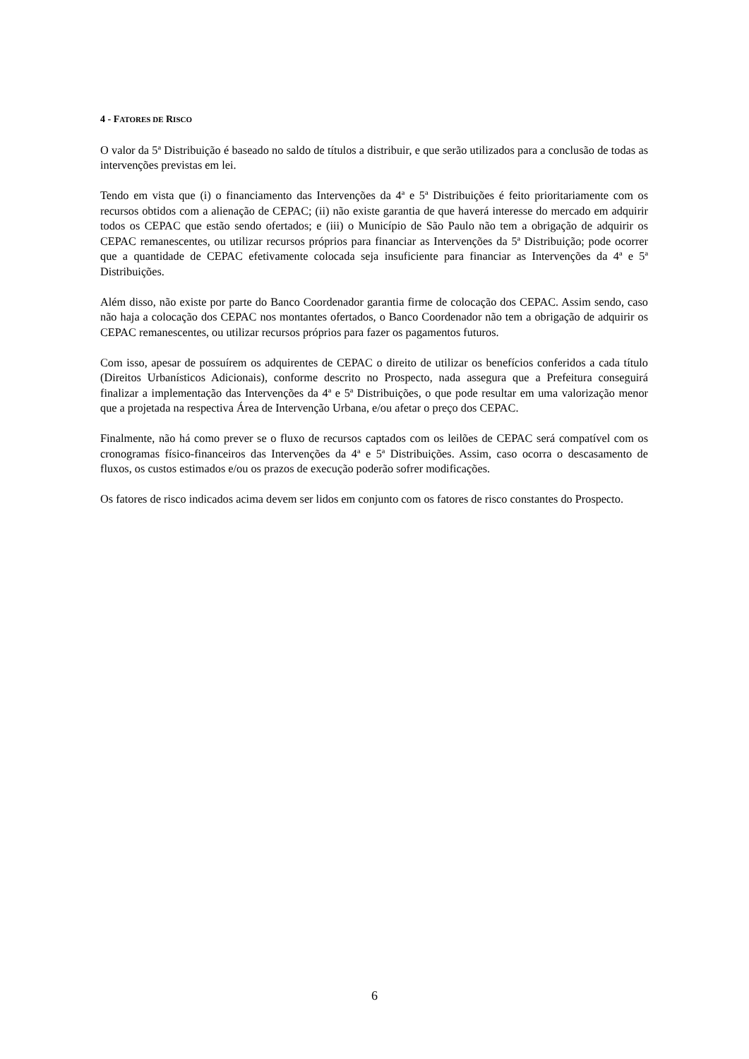4 - FATORES DE RISCO
O valor da 5ª Distribuição é baseado no saldo de títulos a distribuir, e que serão utilizados para a conclusão de todas as intervenções previstas em lei.
Tendo em vista que (i) o financiamento das Intervenções da 4ª e 5ª Distribuições é feito prioritariamente com os recursos obtidos com a alienação de CEPAC; (ii) não existe garantia de que haverá interesse do mercado em adquirir todos os CEPAC que estão sendo ofertados; e (iii) o Município de São Paulo não tem a obrigação de adquirir os CEPAC remanescentes, ou utilizar recursos próprios para financiar as Intervenções da 5ª Distribuição; pode ocorrer que a quantidade de CEPAC efetivamente colocada seja insuficiente para financiar as Intervenções da 4ª e 5ª Distribuições.
Além disso, não existe por parte do Banco Coordenador garantia firme de colocação dos CEPAC. Assim sendo, caso não haja a colocação dos CEPAC nos montantes ofertados, o Banco Coordenador não tem a obrigação de adquirir os CEPAC remanescentes, ou utilizar recursos próprios para fazer os pagamentos futuros.
Com isso, apesar de possuírem os adquirentes de CEPAC o direito de utilizar os benefícios conferidos a cada título (Direitos Urbanísticos Adicionais), conforme descrito no Prospecto, nada assegura que a Prefeitura conseguirá finalizar a implementação das Intervenções da 4ª e 5ª Distribuições, o que pode resultar em uma valorização menor que a projetada na respectiva Área de Intervenção Urbana, e/ou afetar o preço dos CEPAC.
Finalmente, não há como prever se o fluxo de recursos captados com os leilões de CEPAC será compatível com os cronogramas físico-financeiros das Intervenções da 4ª e 5ª Distribuições. Assim, caso ocorra o descasamento de fluxos, os custos estimados e/ou os prazos de execução poderão sofrer modificações.
Os fatores de risco indicados acima devem ser lidos em conjunto com os fatores de risco constantes do Prospecto.
6